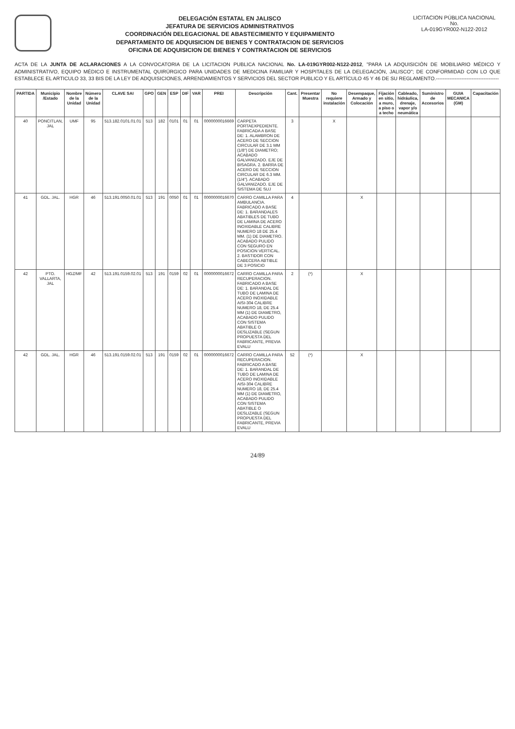DELEGACIÓN ESTATAL EN JALISCO
JEFATURA DE SERVICIOS ADMINISTRATIVOS
COORDINACIÓN DELEGACIONAL DE ABASTECIMIENTO Y EQUIPAMIENTO
DEPARTAMENTO DE ADQUISICION DE BIENES Y CONTRATACION DE SERVICIOS
OFICINA DE ADQUISICION DE BIENES Y CONTRATACION DE SERVICIOS
LICITACION PÚBLICA NACIONAL
No.
LA-019GYR002-N122-2012
ACTA DE LA JUNTA DE ACLARACIONES A LA CONVOCATORIA DE LA LICITACION PUBLICA NACIONAL No. LA-019GYR002-N122-2012, "PARA LA ADQUISICIÓN DE MOBILIARIO MÉDICO Y ADMINISTRATIVO, EQUIPO MÉDICO E INSTRUMENTAL QUIRÚRGICO PARA UNIDADES DE MEDICINA FAMILIAR Y HOSPITALES DE LA DELEGACIÓN, JALISCO"; DE CONFORMIDAD CON LO QUE ESTABLECE EL ARTICULO 33, 33 BIS DE LA LEY DE ADQUISICIONES, ARRENDAMIENTOS Y SERVICIOS DEL SECTOR PUBLICO Y EL ARTÍCULO 45 Y 46 DE SU REGLAMENTO.-------------------------------------
| PARTIDA | Municipio /Estado | Nombre de la Unidad | Número de la Unidad | CLAVE SAI | GPO | GEN | ESP | DIF | VAR | PREI | Descripción | Cant. | Presentar Muestra | No requiere instalación | Desempaque, Armado y Colocación | Fijación en sitio, a muro, a piso o a techo | Cableado, hidráulica, drenaje, vapor y/o neumática | Suministro de Accesorios | GUIA MECANICA (GM) | Capacitación |
| --- | --- | --- | --- | --- | --- | --- | --- | --- | --- | --- | --- | --- | --- | --- | --- | --- | --- | --- | --- | --- |
| 40 | PONCITLAN, JAL | UMF | 95 | 513.182.0101.01.01 | 513 | 182 | 0101 | 01 | 01 | 0000000016669 | CARPETA PORTAEXPEDIENTE. FABRICADA A BASE DE: 1. ALAMBRON DE ACERO DE SECCION CIRCULAR DE 3.1 MM (1/8") DE DIAMETRO; ACABADO GALVANIZADO. EJE DE BISAGRA. 2. BARRA DE ACERO DE SECCION CIRCULAR DE 6.3 MM. (1/4"). ACABADO GALVANIZADO. EJE DE SISTEMA DE SUJ | 3 | | X | | | | | | |
| 41 | GDL. JAL. | HGR | 46 | 513.191.0050.01.01 | 513 | 191 | 0050 | 01 | 01 | 0000000016670 | CARRO CAMILLA PARA AMBULANCIA. FABRICADO A BASE DE: 1. BARANDALES ABATIBLES DE TUBO DE LAMINA DE ACERO INOXIDABLE CALIBRE NUMERO 18 DE 25.4 MM. (1) DE DIAMETRO. ACABADO PULIDO CON SEGURO EN POSICION VERTICAL. 2. BASTIDOR CON CABECERA ABTIBLE DE 3 POSICIO | 4 | | | X | | | | | |
| 42 | PTO. VALLARTA, JAL | HGZ/MF | 42 | 513.191.0159.02.01 | 513 | 191 | 0159 | 02 | 01 | 0000000016672 | CARRO CAMILLA PARA RECUPERACION. FABRICADO A BASE DE: 1. BARANDAL DE TUBO DE LAMINA DE ACERO INOXIDABLE AISI-304 CALIBRE NUMERO 18, DE 25.4 MM (1) DE DIAMETRO, ACABADO PULIDO CON SISTEMA ABATIBLE O DESLIZABLE (SEGUN PROPUESTA DEL FABRICANTE, PREVIA EVALU | 2 | (*) | | X | | | | | |
| 42 | GDL. JAL. | HGR | 46 | 513.191.0159.02.01 | 513 | 191 | 0159 | 02 | 01 | 0000000016672 | CARRO CAMILLA PARA RECUPERACION. FABRICADO A BASE DE: 1. BARANDAL DE TUBO DE LAMINA DE ACERO INOXIDABLE AISI-304 CALIBRE NUMERO 18, DE 25.4 MM (1) DE DIAMETRO, ACABADO PULIDO CON SISTEMA ABATIBLE O DESLIZABLE (SEGUN PROPUESTA DEL FABRICANTE, PREVIA EVALU | 52 | (*) | | X | | | | | |
24/89